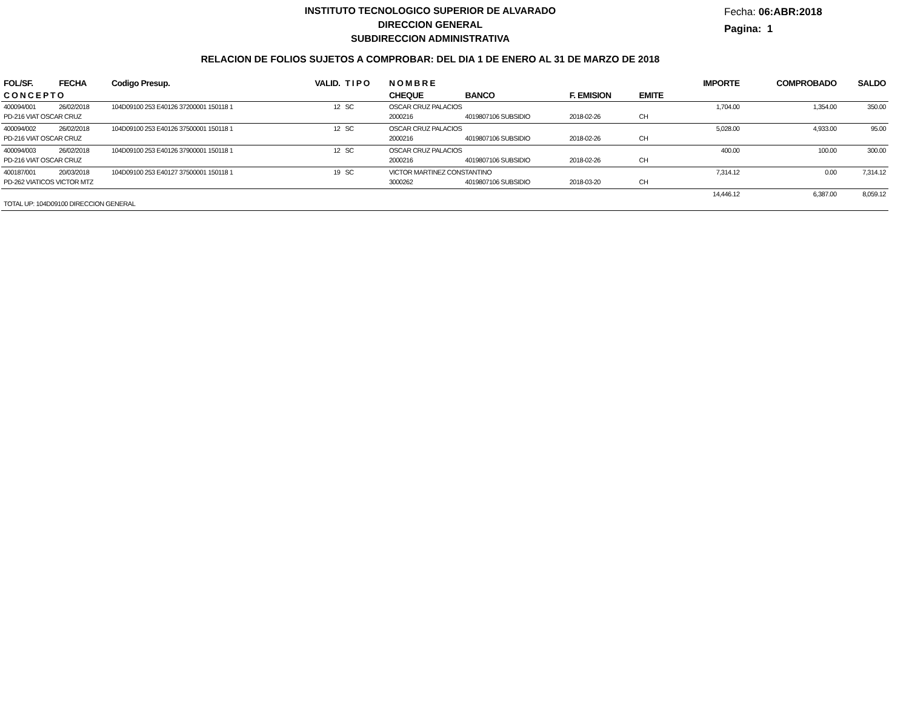INSTITUTO TECNOLOGICO SUPERIOR DE ALVARADO
DIRECCION GENERAL
SUBDIRECCION ADMINISTRATIVA
Fecha: 06:ABR:2018
Pagina: 1
RELACION DE FOLIOS SUJETOS A COMPROBAR: DEL DIA 1 DE ENERO AL 31 DE MARZO DE 2018
| FOL/SF. | FECHA | Codigo Presup. | VALID. | T I P O | N O M B R E | | | | IMPORTE | COMPROBADO | SALDO |
| --- | --- | --- | --- | --- | --- | --- | --- | --- | --- | --- | --- |
| C O N C E P T O | | | | | CHEQUE | BANCO | F. EMISION | EMITE | | | |
| 400094/001 | 26/02/2018 | 104D09100 253 E40126 37200001 150118 1 | 12 | SC | OSCAR CRUZ PALACIOS | | | | 1,704.00 | 1,354.00 | 350.00 |
| PD-216 VIAT OSCAR CRUZ | | | | | 2000216 | 4019807106 SUBSIDIO | 2018-02-26 | CH | | | |
| 400094/002 | 26/02/2018 | 104D09100 253 E40126 37500001 150118 1 | 12 | SC | OSCAR CRUZ PALACIOS | | | | 5,028.00 | 4,933.00 | 95.00 |
| PD-216 VIAT OSCAR CRUZ | | | | | 2000216 | 4019807106 SUBSIDIO | 2018-02-26 | CH | | | |
| 400094/003 | 26/02/2018 | 104D09100 253 E40126 37900001 150118 1 | 12 | SC | OSCAR CRUZ PALACIOS | | | | 400.00 | 100.00 | 300.00 |
| PD-216 VIAT OSCAR CRUZ | | | | | 2000216 | 4019807106 SUBSIDIO | 2018-02-26 | CH | | | |
| 400187/001 | 20/03/2018 | 104D09100 253 E40127 37500001 150118 1 | 19 | SC | VICTOR MARTINEZ CONSTANTINO | | | | 7,314.12 | 0.00 | 7,314.12 |
| PD-262 VIATICOS VICTOR MTZ | | | | | 3000262 | 4019807106 SUBSIDIO | 2018-03-20 | CH | | | |
| | | | | | | | | | 14,446.12 | 6,387.00 | 8,059.12 |
| TOTAL UP: 104D09100 DIRECCION GENERAL | | | | | | | | | | | |